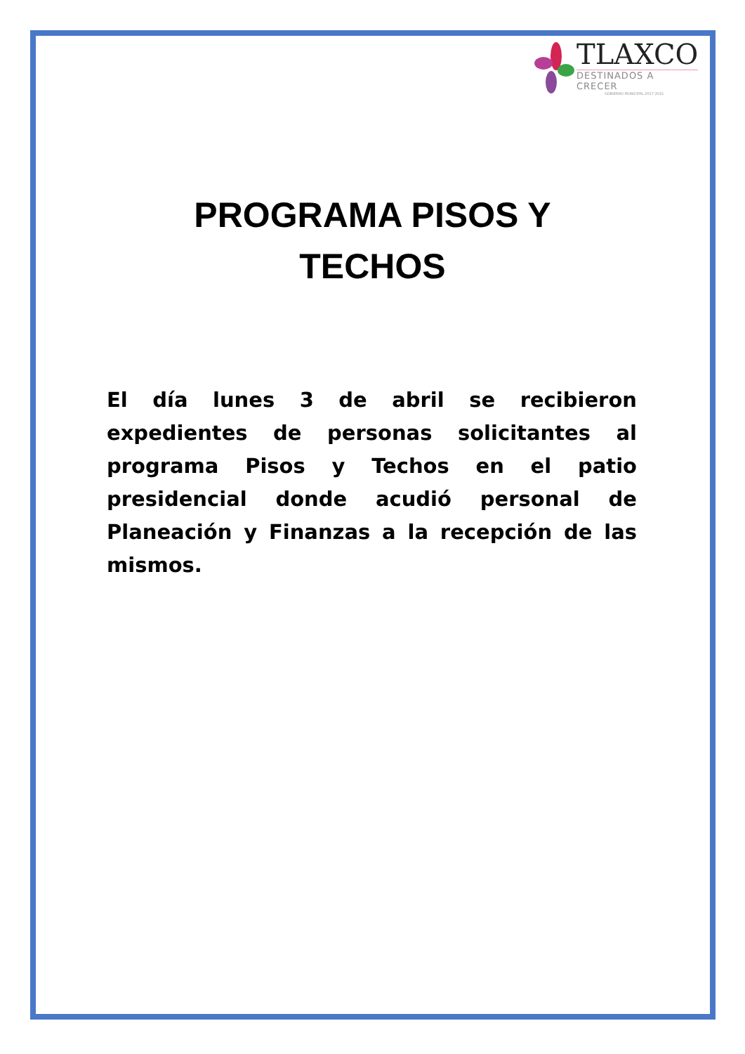TLAXCO
DESTINADOS A CRECER
GOBIERNO MUNICIPAL 2017-2021
PROGRAMA PISOS Y
TECHOS
El día lunes 3 de abril se recibieron expedientes de personas solicitantes al programa Pisos y Techos en el patio presidencial donde acudió personal de Planeación y Finanzas a la recepción de las mismos.